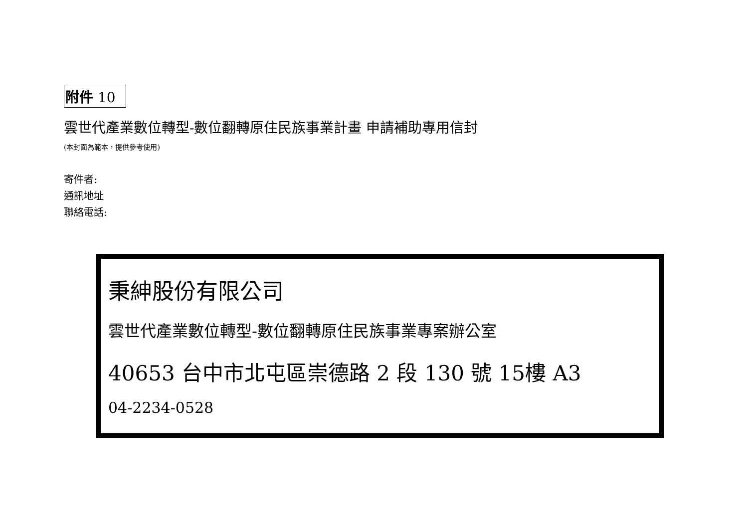附件 10
雲世代產業數位轉型-數位翻轉原住民族事業計畫 申請補助專用信封
(本封面為範本，提供參考使用)
寄件者:
通訊地址
聯絡電話:
秉紳股份有限公司
雲世代產業數位轉型-數位翻轉原住民族事業專案辦公室
40653 台中市北屯區崇德路 2 段 130 號 15樓 A3
04-2234-0528